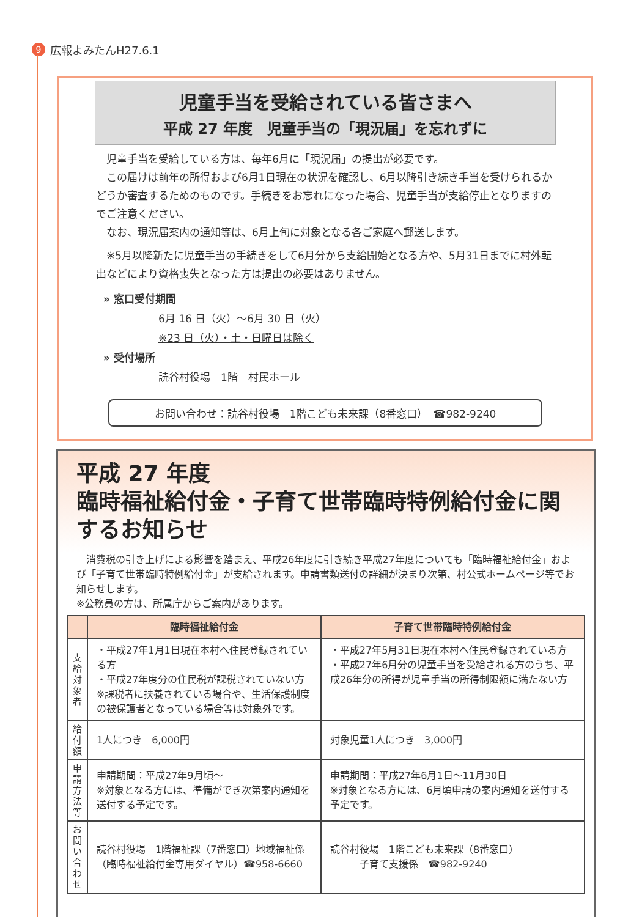9 広報よみたんH27.6.1
児童手当を受給されている皆さまへ
平成 27 年度　児童手当の「現況届」を忘れずに
　児童手当を受給している方は、毎年6月に「現況届」の提出が必要です。
　この届けは前年の所得および6月1日現在の状況を確認し、6月以降引き続き手当を受けられるかどうか審査するためのものです。手続きをお忘れになった場合、児童手当が支給停止となりますのでご注意ください。
　なお、現況届案内の通知等は、6月上旬に対象となる各ご家庭へ郵送します。
　※5月以降新たに児童手当の手続きをして6月分から支給開始となる方や、5月31日までに村外転出などにより資格喪失となった方は提出の必要はありません。
» 窓口受付期間
6月 16 日（火）～6月 30 日（火）
※23 日（火）・土・日曜日は除く
» 受付場所
読谷村役場　1階　村民ホール
お問い合わせ：読谷村役場　1階こども未来課（8番窓口）　☎982-9240
平成 27 年度
臨時福祉給付金・子育て世帯臨時特例給付金に関するお知らせ
　消費税の引き上げによる影響を踏まえ、平成26年度に引き続き平成27年度についても「臨時福祉給付金」および「子育て世帯臨時特例給付金」が支給されます。申請書類送付の詳細が決まり次第、村公式ホームページ等でお知らせします。
※公務員の方は、所属庁からご案内があります。
| | 臨時福祉給付金 | 子育て世帯臨時特例給付金 |
| --- | --- | --- |
| 支給対象者 | ・平成27年1月1日現在本村へ住民登録されている方 ・平成27年度分の住民税が課税されていない方 ※課税者に扶養されている場合や、生活保護制度の被保護者となっている場合等は対象外です。 | ・平成27年5月31日現在本村へ住民登録されている方 ・平成27年6月分の児童手当を受給される方のうち、平成26年分の所得が児童手当の所得制限額に満たない方 |
| 給付額 | 1人につき 6,000円 | 対象児童1人につき 3,000円 |
| 申請方法等 | 申請期間：平成27年9月頃～ ※対象となる方には、準備ができ次第案内通知を送付する予定です。 | 申請期間：平成27年6月1日～11月30日 ※対象となる方には、6月頃申請の案内通知を送付する予定です。 |
| お問い合わせ | 読谷村役場 1階福祉課（7番窓口）地域福祉係（臨時福祉給付金専用ダイヤル）☎958-6660 | 読谷村役場 1階こども未来課（8番窓口） 子育て支援係 ☎982-9240 |